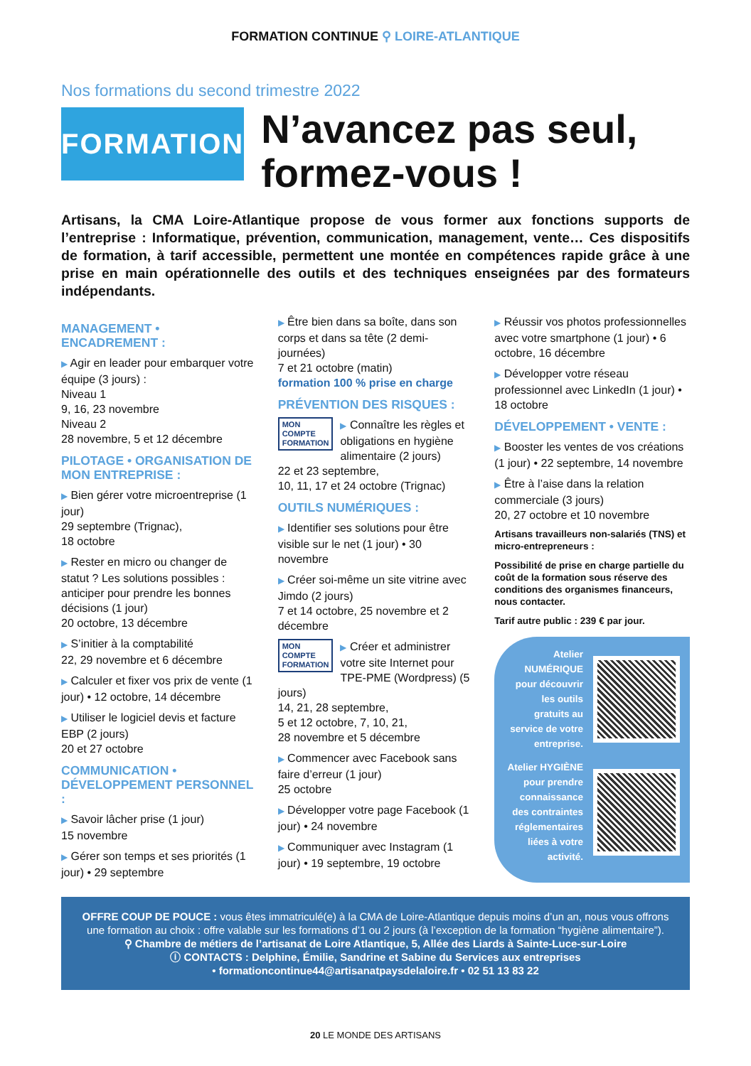FORMATION CONTINUE ⚲ LOIRE-ATLANTIQUE
Nos formations du second trimestre 2022
FORMATION
N’avancez pas seul, formez-vous !
Artisans, la CMA Loire-Atlantique propose de vous former aux fonctions supports de l’entreprise : Informatique, prévention, communication, management, vente… Ces dispositifs de formation, à tarif accessible, permettent une montée en compétences rapide grâce à une prise en main opérationnelle des outils et des techniques enseignées par des formateurs indépendants.
MANAGEMENT • ENCADREMENT :
▶ Agir en leader pour embarquer votre équipe (3 jours) :
Niveau 1
9, 16, 23 novembre
Niveau 2
28 novembre, 5 et 12 décembre
PILOTAGE • ORGANISATION DE MON ENTREPRISE :
▶ Bien gérer votre microentreprise (1 jour)
29 septembre (Trignac),
18 octobre
▶ Rester en micro ou changer de statut ? Les solutions possibles : anticiper pour prendre les bonnes décisions (1 jour)
20 octobre, 13 décembre
▶ S’initier à la comptabilité
22, 29 novembre et 6 décembre
▶ Calculer et fixer vos prix de vente (1 jour) • 12 octobre, 14 décembre
▶ Utiliser le logiciel devis et facture EBP (2 jours)
20 et 27 octobre
COMMUNICATION • DÉVELOPPEMENT PERSONNEL :
▶ Savoir lâcher prise (1 jour)
15 novembre
▶ Gérer son temps et ses priorités (1 jour) • 29 septembre
▶ Être bien dans sa boîte, dans son corps et dans sa tête (2 demi-journées)
7 et 21 octobre (matin)
formation 100 % prise en charge
PRÉVENTION DES RISQUES :
MON
COMPTE
FORMATION ▶ Connaître les règles et obligations en hygiène alimentaire (2 jours)
22 et 23 septembre,
10, 11, 17 et 24 octobre (Trignac)
OUTILS NUMÉRIQUES :
▶ Identifier ses solutions pour être visible sur le net (1 jour) • 30 novembre
▶ Créer soi-même un site vitrine avec Jimdo (2 jours)
7 et 14 octobre, 25 novembre et 2 décembre
MON
COMPTE
FORMATION ▶ Créer et administrer votre site Internet pour TPE-PME (Wordpress) (5 jours)
14, 21, 28 septembre,
5 et 12 octobre, 7, 10, 21,
28 novembre et 5 décembre
▶ Commencer avec Facebook sans faire d’erreur (1 jour)
25 octobre
▶ Développer votre page Facebook (1 jour) • 24 novembre
▶ Communiquer avec Instagram (1 jour) • 19 septembre, 19 octobre
▶ Réussir vos photos professionnelles avec votre smartphone (1 jour) • 6 octobre, 16 décembre
▶ Développer votre réseau professionnel avec LinkedIn (1 jour) • 18 octobre
DÉVELOPPEMENT • VENTE :
▶ Booster les ventes de vos créations (1 jour) • 22 septembre, 14 novembre
▶ Être à l’aise dans la relation commerciale (3 jours)
20, 27 octobre et 10 novembre
Artisans travailleurs non-salariés (TNS) et micro-entrepreneurs :
Possibilité de prise en charge partielle du coût de la formation sous réserve des conditions des organismes financeurs, nous contacter.
Tarif autre public : 239 € par jour.
Atelier NUMÉRIQUE pour découvrir les outils gratuits au service de votre entreprise.
Atelier HYGIÈNE pour prendre connaissance des contraintes réglementaires liées à votre activité.
OFFRE COUP DE POUCE : vous êtes immatriculé(e) à la CMA de Loire-Atlantique depuis moins d’un an, nous vous offrons une formation au choix : offre valable sur les formations d’1 ou 2 jours (à l’exception de la formation “hygiène alimentaire”).
⚲ Chambre de métiers de l’artisanat de Loire Atlantique, 5, Allée des Liards à Sainte-Luce-sur-Loire
ⓘ CONTACTS : Delphine, Émilie, Sandrine et Sabine du Services aux entreprises
• formationcontinue44@artisanatpaysdelaloire.fr • 02 51 13 83 22
20 LE MONDE DES ARTISANS